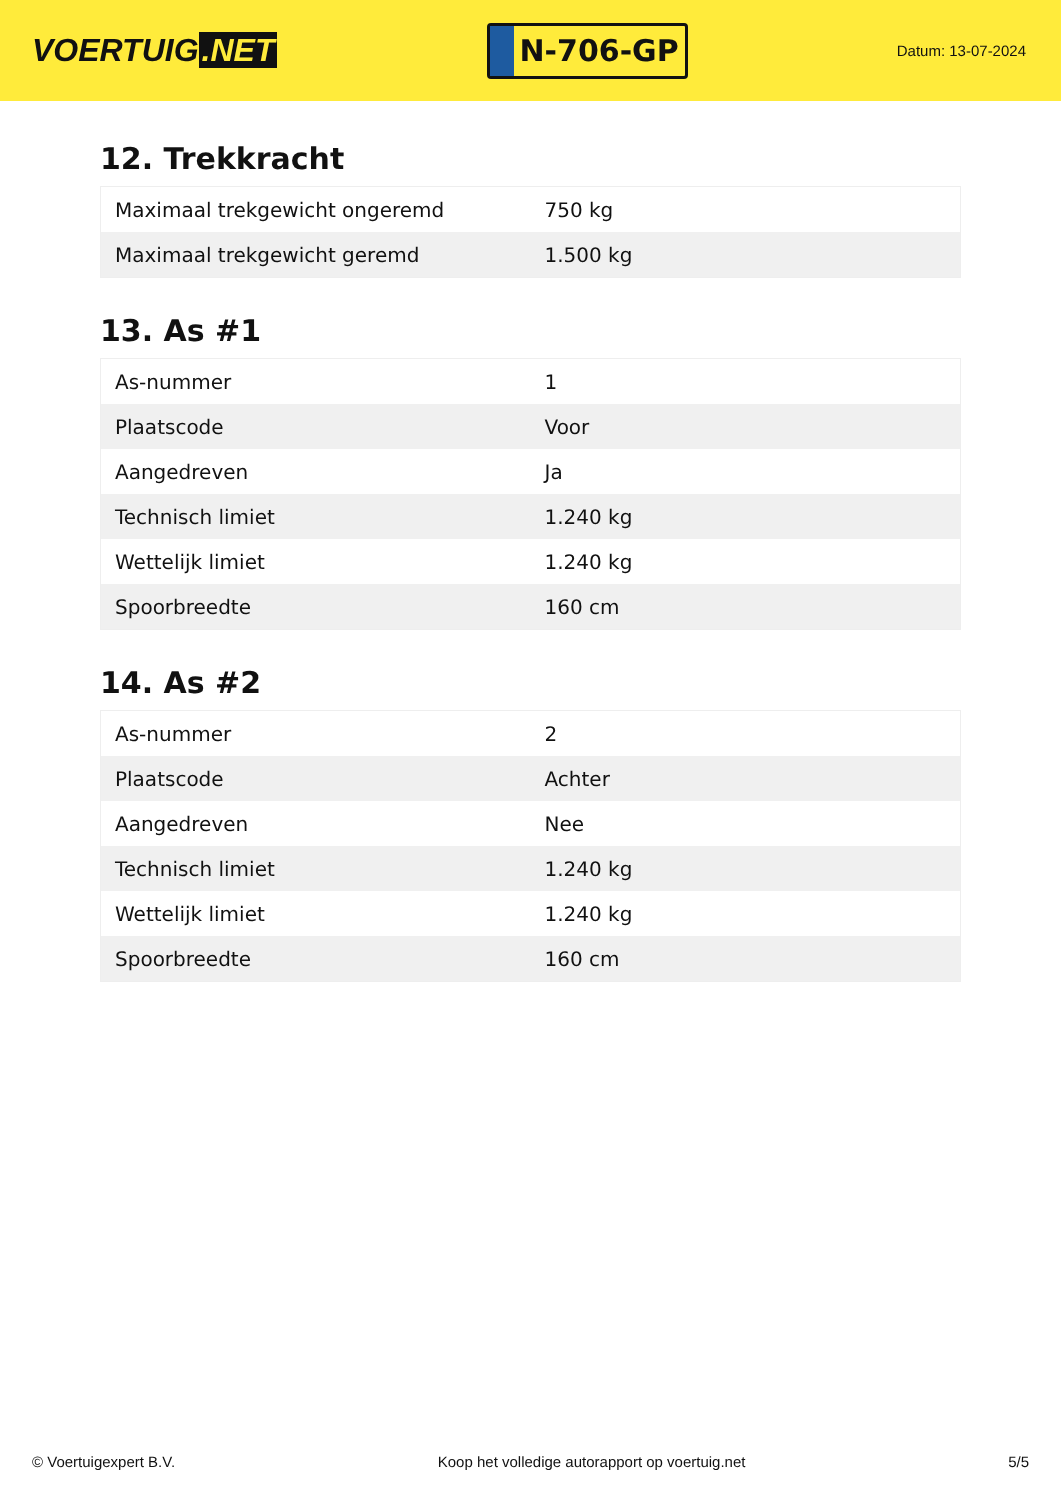VOERTUIG.NET
N-706-GP
Datum: 13-07-2024
12. Trekkracht
| Maximaal trekgewicht ongeremd | 750 kg |
| Maximaal trekgewicht geremd | 1.500 kg |
13. As #1
| As-nummer | 1 |
| Plaatscode | Voor |
| Aangedreven | Ja |
| Technisch limiet | 1.240 kg |
| Wettelijk limiet | 1.240 kg |
| Spoorbreedte | 160 cm |
14. As #2
| As-nummer | 2 |
| Plaatscode | Achter |
| Aangedreven | Nee |
| Technisch limiet | 1.240 kg |
| Wettelijk limiet | 1.240 kg |
| Spoorbreedte | 160 cm |
© Voertuigexpert B.V. Koop het volledige autorapport op voertuig.net 5/5